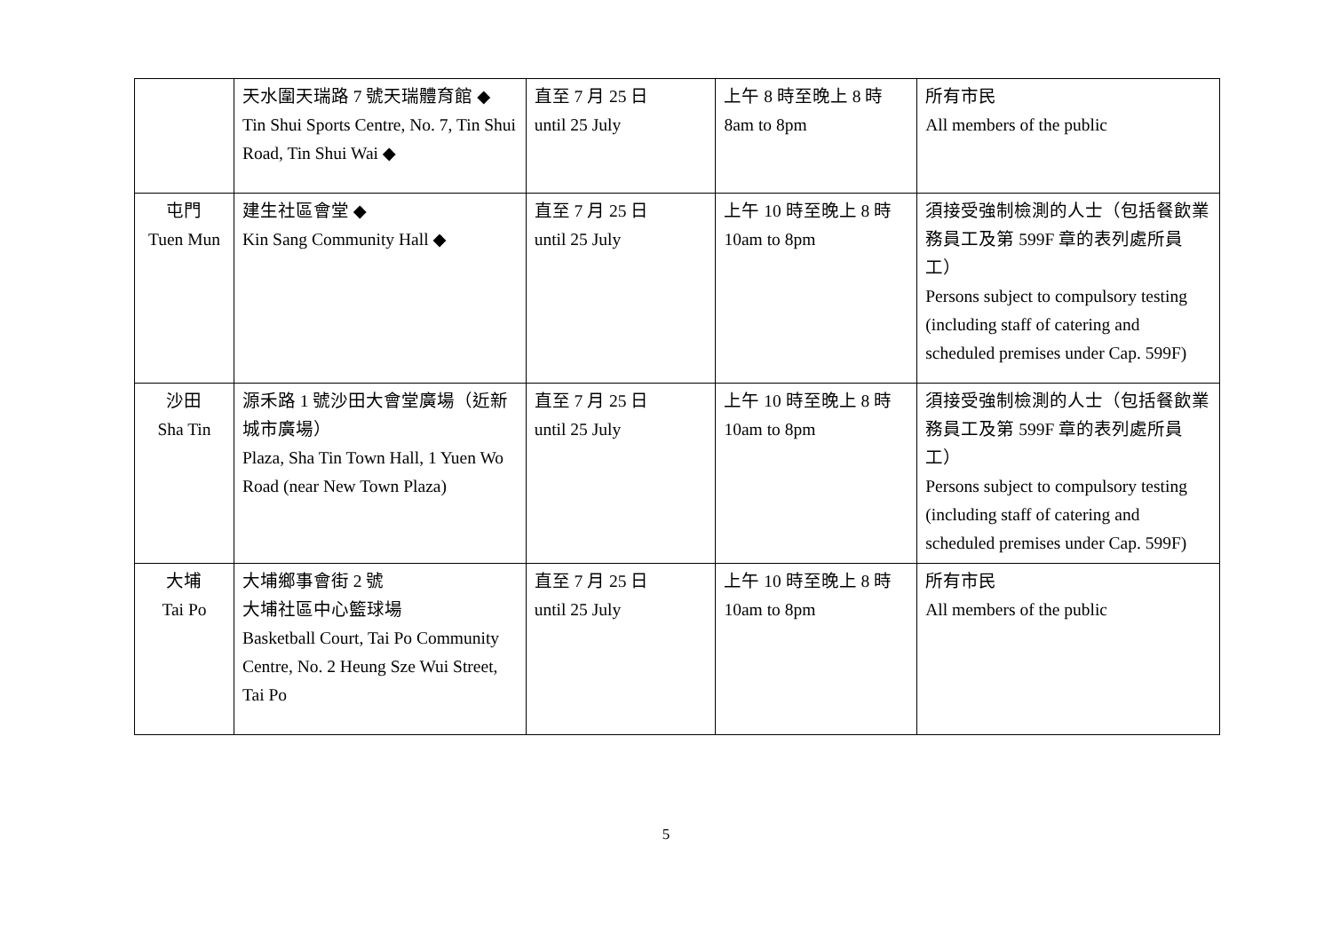| | 天水圍天瑞路 7 號天瑞體育館 ◆ Tin Shui Sports Centre, No. 7, Tin Shui Road, Tin Shui Wai ◆ | 直至 7 月 25 日 until 25 July | 上午 8 時至晚上 8 時 8am to 8pm | 所有市民 All members of the public |
| 屯門 Tuen Mun | 建生社區會堂 ◆ Kin Sang Community Hall ◆ | 直至 7 月 25 日 until 25 July | 上午 10 時至晚上 8 時 10am to 8pm | 須接受強制檢測的人士（包括餐飲業務員工及第 599F 章的表列處所員工） Persons subject to compulsory testing (including staff of catering and scheduled premises under Cap. 599F) |
| 沙田 Sha Tin | 源禾路 1 號沙田大會堂廣場（近新城市廣場） Plaza, Sha Tin Town Hall, 1 Yuen Wo Road (near New Town Plaza) | 直至 7 月 25 日 until 25 July | 上午 10 時至晚上 8 時 10am to 8pm | 須接受強制檢測的人士（包括餐飲業務員工及第 599F 章的表列處所員工） Persons subject to compulsory testing (including staff of catering and scheduled premises under Cap. 599F) |
| 大埔 Tai Po | 大埔鄉事會街 2 號 大埔社區中心籃球場 Basketball Court, Tai Po Community Centre, No. 2 Heung Sze Wui Street, Tai Po | 直至 7 月 25 日 until 25 July | 上午 10 時至晚上 8 時 10am to 8pm | 所有市民 All members of the public |
5